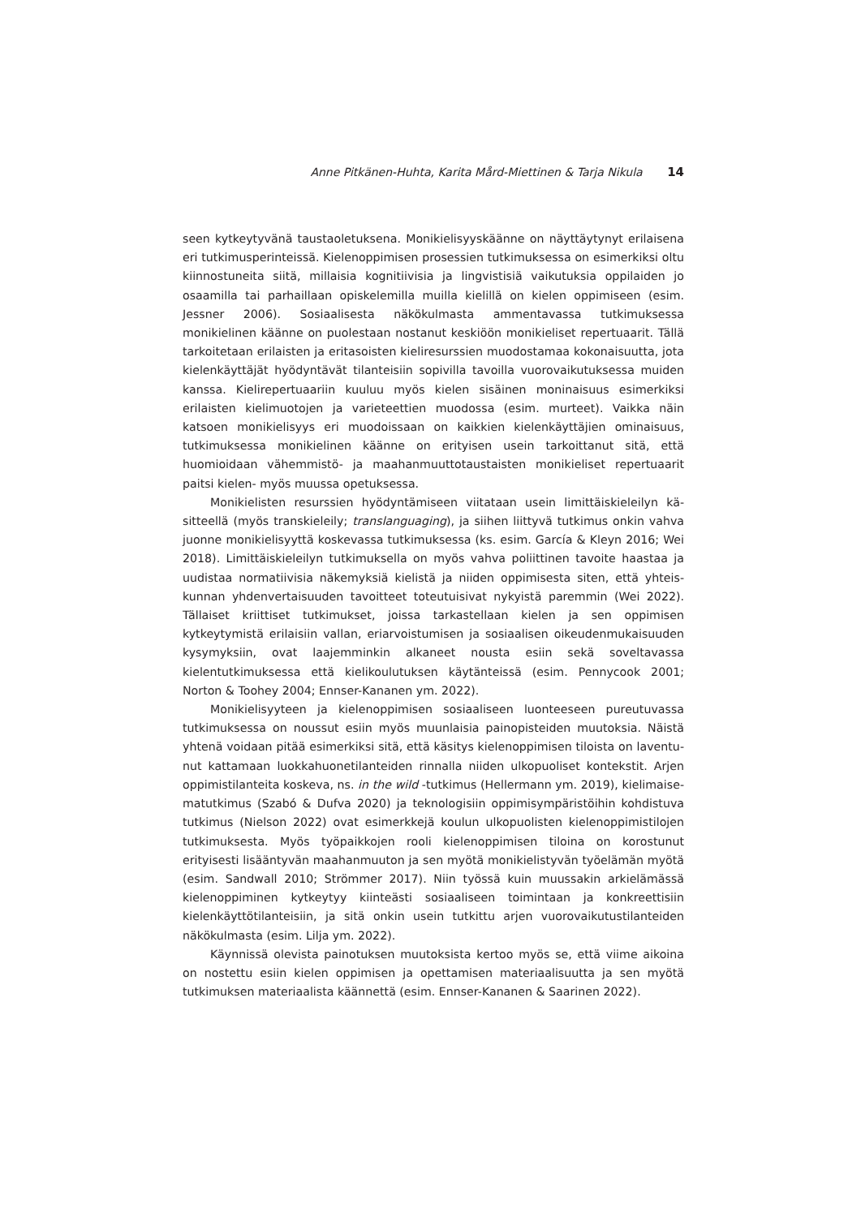Anne Pitkänen-Huhta, Karita Mård-Miettinen & Tarja Nikula 14
seen kytkeytyvänä taustaoletuksena. Monikielisyyskäänne on näyttäytynyt erilaisena eri tutkimusperinteissä. Kielenoppimisen prosessien tutkimuksessa on esimerkiksi oltu kiinnostuneita siitä, millaisia kognitiivisia ja lingvistisiä vaikutuksia oppilaiden jo osaamilla tai parhaillaan opiskelemilla muilla kielillä on kielen oppimiseen (esim. Jessner 2006). Sosiaalisesta näkökulmasta ammentavassa tutkimuksessa monikielinen käänne on puolestaan nostanut keskiöön monikieliset repertuaarit. Tällä tarkoitetaan erilaisten ja eritasoisten kieliresurssien muodostamaa kokonaisuutta, jota kielenkäyt­täjät hyödyntävät tilanteisiin sopivilla tavoilla vuorovaikutuksessa muiden kanssa. Kielirepertuaariin kuuluu myös kielen sisäinen moninaisuus esimerkiksi erilaisten kielimuotojen ja varieteettien muodossa (esim. murteet). Vaikka näin katsoen mo­nikielisyys eri muodoissaan on kaikkien kielenkäyttäjien ominaisuus, tutkimuksessa monikielinen käänne on erityisen usein tarkoittanut sitä, että huomioidaan vähem­mistö- ja maahanmuuttotaustaisten monikieliset repertuaarit paitsi kielen- myös muussa opetuksessa.
Monikielisten resurssien hyödyntämiseen viitataan usein limittäiskieleilyn kä­sitteellä (myös transkieleily; translanguaging), ja siihen liittyvä tutkimus onkin vahva juonne monikielisyyttä koskevassa tutkimuksessa (ks. esim. García & Kleyn 2016; Wei 2018). Limittäiskieleilyn tutkimuksella on myös vahva poliittinen tavoite haastaa ja uudistaa normatiivisia näkemyksiä kielistä ja niiden oppimisesta siten, että yhteis­kunnan yhdenvertaisuuden tavoitteet toteutuisivat nykyistä paremmin (Wei 2022). Tällaiset kriittiset tutkimukset, joissa tarkastellaan kielen ja sen oppimisen kytkeytymistä erilaisiin vallan, eriarvoistumisen ja sosiaalisen oikeudenmukaisuuden kysymyksiin, ovat laajemminkin alkaneet nousta esiin sekä soveltavassa kielentutkimuksessa että kielikoulutuksen käytänteissä (esim. Pennycook 2001; Norton & Toohey 2004; Ennser-Kananen ym. 2022).
Monikielisyyteen ja kielenoppimisen sosiaaliseen luonteeseen pureutuvassa tutkimuksessa on noussut esiin myös muunlaisia painopisteiden muutoksia. Näistä yhtenä voidaan pitää esimerkiksi sitä, että käsitys kielenoppimisen tiloista on laventu­nut kattamaan luokkahuonetilanteiden rinnalla niiden ulkopuoliset kontekstit. Arjen oppimistilanteita koskeva, ns. in the wild -tutkimus (Hellermann ym. 2019), kielimaise­matutkimus (Szabó & Dufva 2020) ja teknologisiin oppimisympäristöihin kohdistuva tutkimus (Nielson 2022) ovat esimerkkejä koulun ulkopuolisten kielenoppimistilojen tutkimuksesta. Myös työpaikkojen rooli kielenoppimisen tiloina on korostunut erityisesti lisääntyvän maahanmuuton ja sen myötä monikielistyvän työelämän myötä (esim. Sandwall 2010; Strömmer 2017). Niin työssä kuin muussakin arkielämässä kielenop­piminen kytkeytyy kiinteästi sosiaaliseen toimintaan ja konkreettisiin kielenkäyttö­tilanteisiin, ja sitä onkin usein tutkittu arjen vuorovaikutustilanteiden näkökulmasta (esim. Lilja ym. 2022).
Käynnissä olevista painotuksen muutoksista kertoo myös se, että viime aikoina on nostettu esiin kielen oppimisen ja opettamisen materiaalisuutta ja sen myö­tä tutkimuksen materiaalista käännettä (esim. Ennser-Kananen & Saarinen 2022).